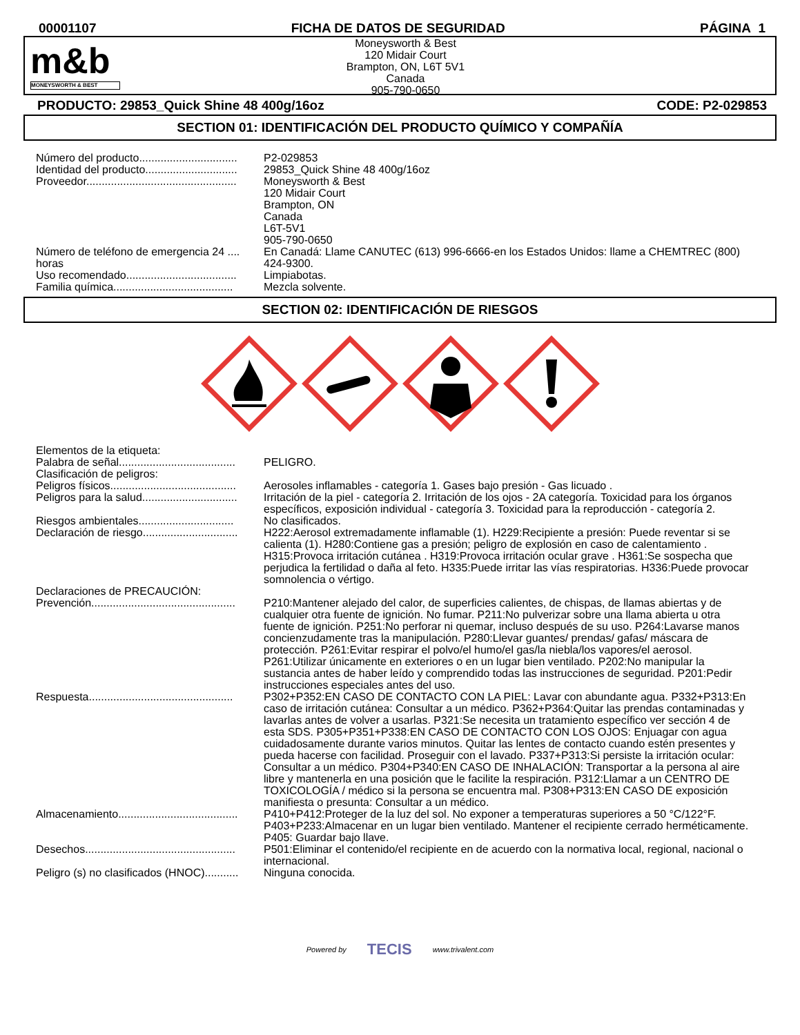00001107 FICHA DE DATOS DE SEGURIDAD PÁGINA 1
m&b
MONEYSWORTH & BEST
Moneysworth & Best
120 Midair Court
Brampton, ON, L6T 5V1
Canada
905-790-0650
PRODUCTO: 29853_Quick Shine 48 400g/16oz CODE: P2-029853
SECTION 01: IDENTIFICACIÓN DEL PRODUCTO QUÍMICO Y COMPAÑÍA
| Número del producto................................ | P2-029853 |
| Identidad del producto.............................. | 29853_Quick Shine 48 400g/16oz |
| Proveedor................................................. | Moneysworth & Best 120 Midair Court Brampton, ON Canada L6T-5V1 905-790-0650 |
| Número de teléfono de emergencia 24 .... horas | En Canadá: Llame CANUTEC (613) 996-6666-en los Estados Unidos: llame a CHEMTREC (800) 424-9300. |
| Uso recomendado.................................... | Limpiabotas. |
| Familia química....................................... | Mezcla solvente. |
SECTION 02: IDENTIFICACIÓN DE RIESGOS
| Elementos de la etiqueta: | |
| Palabra de señal...................................... | PELIGRO. |
| Clasificación de peligros: | |
| Peligros físicos......................................... | Aerosoles inflamables - categoría 1. Gases bajo presión - Gas licuado . |
| Peligros para la salud............................... | Irritación de la piel - categoría 2. Irritación de los ojos - 2A categoría. Toxicidad para los órganos específicos, exposición individual - categoría 3. Toxicidad para la reproducción - categoría 2. |
| Riesgos ambientales............................... | No clasificados. |
| Declaración de riesgo............................... | H222:Aerosol extremadamente inflamable (1). H229:Recipiente a presión: Puede reventar si se calienta (1). H280:Contiene gas a presión; peligro de explosión en caso de calentamiento . H315:Provoca irritación cutánea . H319:Provoca irritación ocular grave . H361:Se sospecha que perjudica la fertilidad o daña al feto. H335:Puede irritar las vías respiratorias. H336:Puede provocar somnolencia o vértigo. |
| Declaraciones de PRECAUCIÓN: | |
| Prevención............................................... | P210:Mantener alejado del calor, de superficies calientes, de chispas, de llamas abiertas y de cualquier otra fuente de ignición. No fumar. P211:No pulverizar sobre una llama abierta u otra fuente de ignición. P251:No perforar ni quemar, incluso después de su uso. P264:Lavarse manos concienzudamente tras la manipulación. P280:Llevar guantes/ prendas/ gafas/ máscara de protección. P261:Evitar respirar el polvo/el humo/el gas/la niebla/los vapores/el aerosol. P261:Utilizar únicamente en exteriores o en un lugar bien ventilado. P202:No manipular la sustancia antes de haber leído y comprendido todas las instrucciones de seguridad. P201:Pedir instrucciones especiales antes del uso. |
| Respuesta............................................... | P302+P352:EN CASO DE CONTACTO CON LA PIEL: Lavar con abundante agua. P332+P313:En caso de irritación cutánea: Consultar a un médico. P362+P364:Quitar las prendas contaminadas y lavarlas antes de volver a usarlas. P321:Se necesita un tratamiento específico ver sección 4 de esta SDS. P305+P351+P338:EN CASO DE CONTACTO CON LOS OJOS: Enjuagar con agua cuidadosamente durante varios minutos. Quitar las lentes de contacto cuando estén presentes y pueda hacerse con facilidad. Proseguir con el lavado. P337+P313:Si persiste la irritación ocular: Consultar a un médico. P304+P340:EN CASO DE INHALACIÓN: Transportar a la persona al aire libre y mantenerla en una posición que le facilite la respiración. P312:Llamar a un CENTRO DE TOXICOLOGÍA / médico si la persona se encuentra mal. P308+P313:EN CASO DE exposición manifiesta o presunta: Consultar a un médico. |
| Almacenamiento....................................... | P410+P412:Proteger de la luz del sol. No exponer a temperaturas superiores a 50 °C/122°F. P403+P233:Almacenar en un lugar bien ventilado. Mantener el recipiente cerrado herméticamente. P405: Guardar bajo llave. |
| Desechos................................................. | P501:Eliminar el contenido/el recipiente en de acuerdo con la normativa local, regional, nacional o internacional. |
| Peligro (s) no clasificados (HNOC)........... | Ninguna conocida. |
Powered by TECIS www.trivalent.com